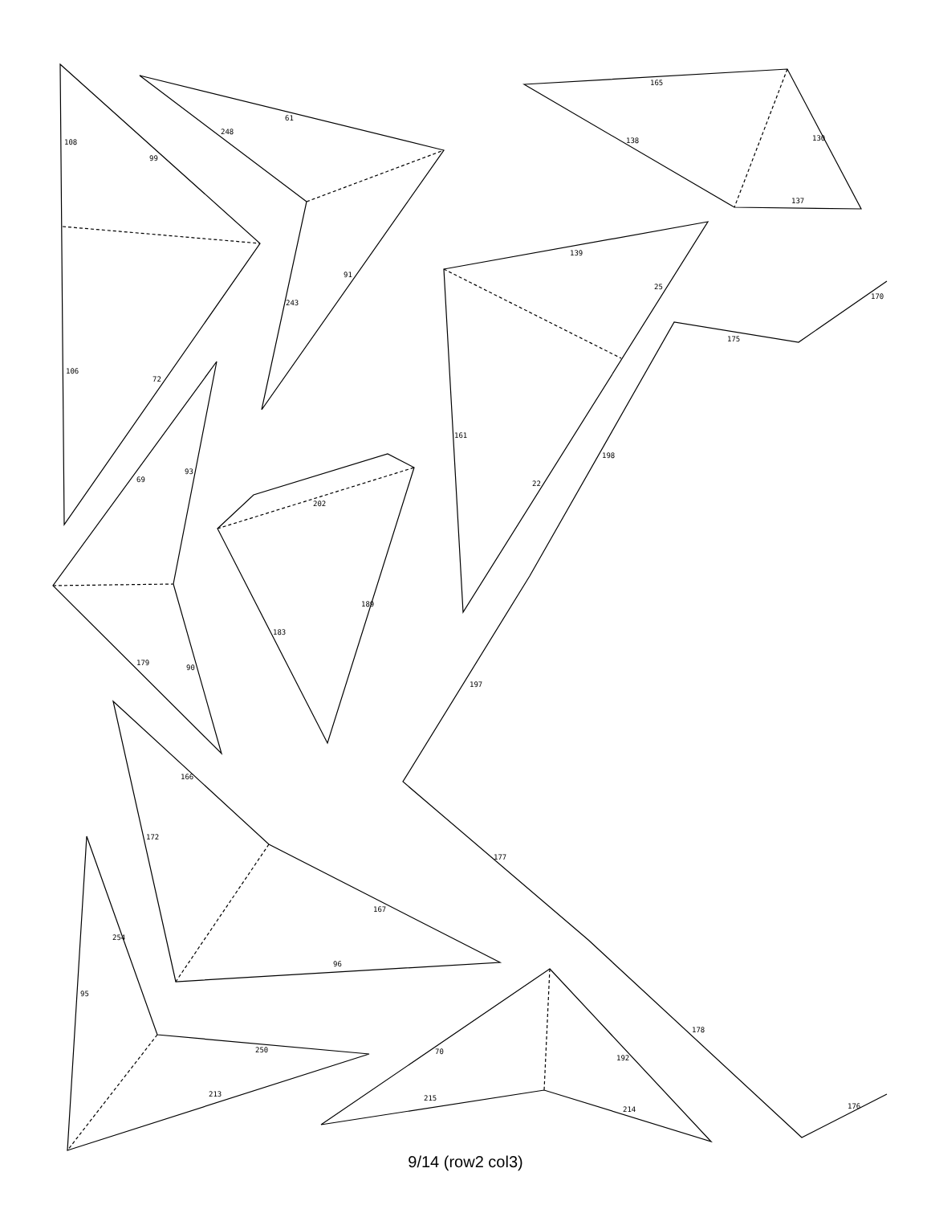108
99
106
72
248
61
91
243
165
138
130
137
139
25
170
175
161
198
22
69
93
202
189
183
179
90
197
166
172
177
167
254
96
95
178
250
70
192
213
215
214
176
9/14 (row2 col3)